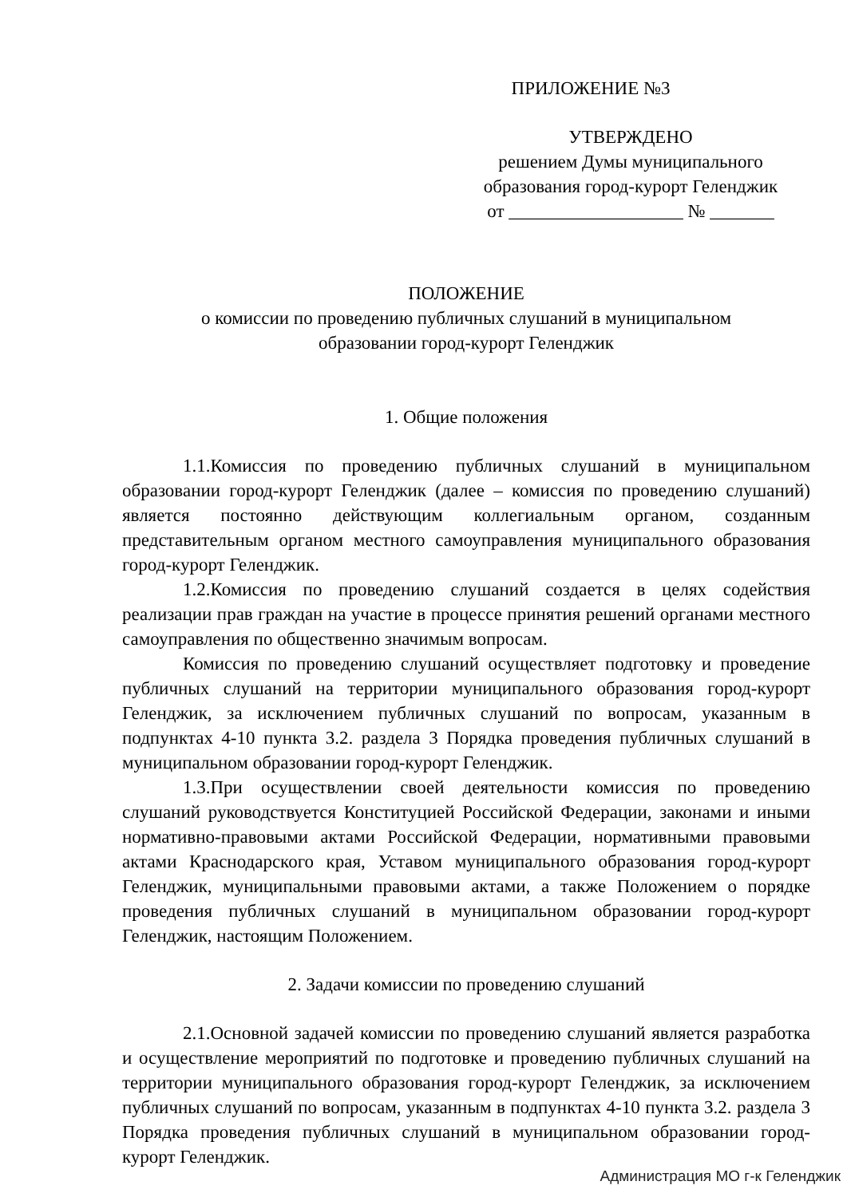ПРИЛОЖЕНИЕ №3
УТВЕРЖДЕНО
решением Думы муниципального
образования город-курорт Геленджик
от ___________________ № _______
ПОЛОЖЕНИЕ
о комиссии по проведению публичных слушаний в муниципальном
образовании город-курорт Геленджик
1. Общие положения
1.1.Комиссия по проведению публичных слушаний в муниципальном образовании город-курорт Геленджик (далее – комиссия по проведению слушаний) является постоянно действующим коллегиальным органом, созданным представительным органом местного самоуправления муниципального образования город-курорт Геленджик.
1.2.Комиссия по проведению слушаний создается в целях содействия реализации прав граждан на участие в процессе принятия решений органами местного самоуправления по общественно значимым вопросам.
Комиссия по проведению слушаний осуществляет подготовку и проведение публичных слушаний на территории муниципального образования город-курорт Геленджик, за исключением публичных слушаний по вопросам, указанным в подпунктах 4-10 пункта 3.2. раздела 3 Порядка проведения публичных слушаний в муниципальном образовании город-курорт Геленджик.
1.3.При осуществлении своей деятельности комиссия по проведению слушаний руководствуется Конституцией Российской Федерации, законами и иными нормативно-правовыми актами Российской Федерации, нормативными правовыми актами Краснодарского края, Уставом муниципального образования город-курорт Геленджик, муниципальными правовыми актами, а также Положением о порядке проведения публичных слушаний в муниципальном образовании город-курорт Геленджик, настоящим Положением.
2. Задачи комиссии по проведению слушаний
2.1.Основной задачей комиссии по проведению слушаний является разработка и осуществление мероприятий по подготовке и проведению публичных слушаний на территории муниципального образования город-курорт Геленджик, за исключением публичных слушаний по вопросам, указанным в подпунктах 4-10 пункта 3.2. раздела 3 Порядка проведения публичных слушаний в муниципальном образовании город-курорт Геленджик.
Администрация МО г-к Геленджик